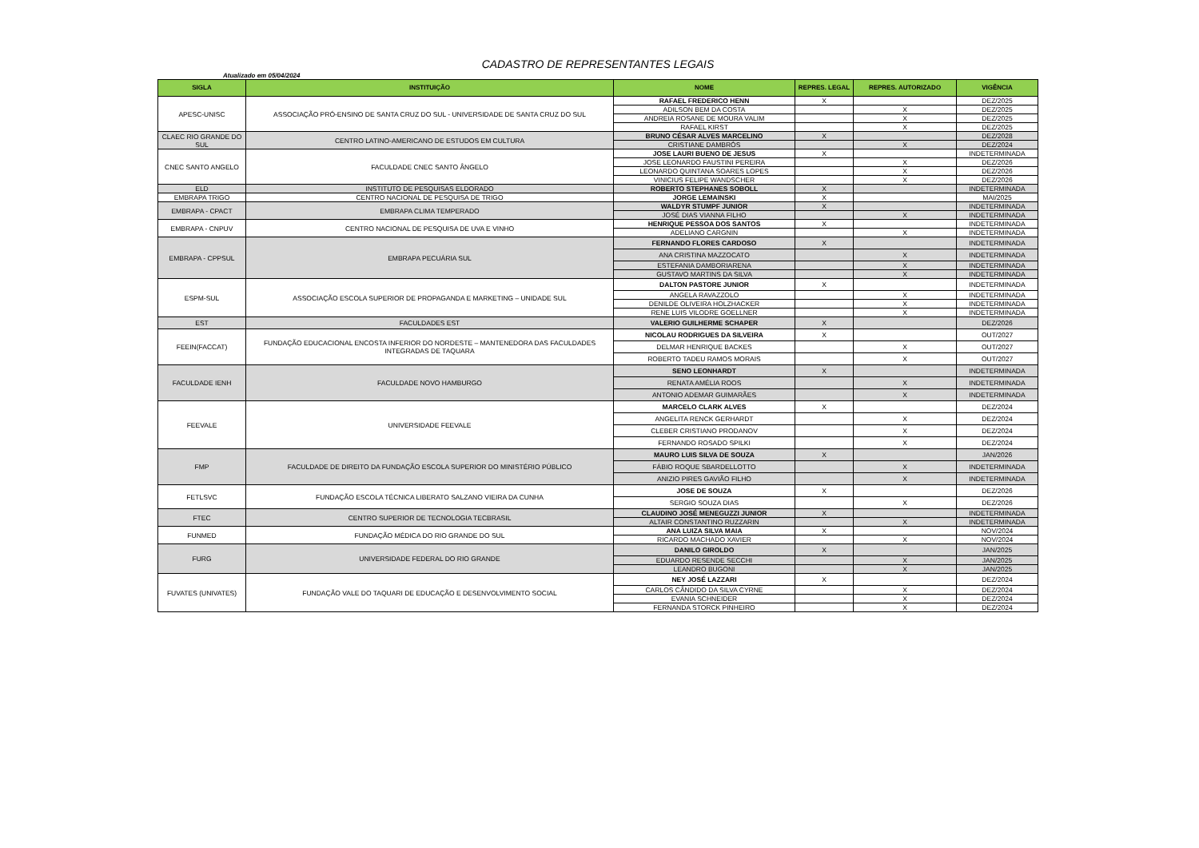CADASTRO DE REPRESENTANTES LEGAIS
Atualizado em 05/04/2024
| SIGLA | INSTITUIÇÃO | NOME | REPRES. LEGAL | REPRES. AUTORIZADO | VIGÊNCIA |
| --- | --- | --- | --- | --- | --- |
| APESC-UNISC | ASSOCIAÇÃO PRÓ-ENSINO DE SANTA CRUZ DO SUL - UNIVERSIDADE DE SANTA CRUZ DO SUL | RAFAEL FREDERICO HENN | X | | DEZ/2025 |
| | | ADILSON BEM DA COSTA | | X | DEZ/2025 |
| | | ANDREIA ROSANE DE MOURA VALIM | | X | DEZ/2025 |
| | | RAFAEL KIRST | | X | DEZ/2025 |
| CLAEC RIO GRANDE DO SUL | CENTRO LATINO-AMERICANO DE ESTUDOS EM CULTURA | BRUNO CÉSAR ALVES MARCELINO | X | | DEZ/2028 |
| | | CRISTIANE DAMBRÓS | | X | DEZ/2024 |
| CNEC SANTO ANGELO | FACULDADE CNEC SANTO ÂNGELO | JOSE LAURI BUENO DE JESUS | X | | INDETERMINADA |
| | | JOSE LEONARDO FAUSTINI PEREIRA | | X | DEZ/2026 |
| | | LEONARDO QUINTANA SOARES LOPES | | X | DEZ/2026 |
| | | VINICIUS FELIPE WANDSCHER | | X | DEZ/2026 |
| ELD | INSTITUTO DE PESQUISAS ELDORADO | ROBERTO STEPHANES SOBOLL | X | | INDETERMINADA |
| EMBRAPA TRIGO | CENTRO NACIONAL DE PESQUISA DE TRIGO | JORGE LEMAINSKI | X | | MAI/2025 |
| EMBRAPA - CPACT | EMBRAPA CLIMA TEMPERADO | WALDYR STUMPF JUNIOR | X | | INDETERMINADA |
| | | JOSÉ DIAS VIANNA FILHO | | X | INDETERMINADA |
| EMBRAPA - CNPUV | CENTRO NACIONAL DE PESQUISA DE UVA E VINHO | HENRIQUE PESSOA DOS SANTOS | X | | INDETERMINADA |
| | | ADELIANO CARGNIN | | X | INDETERMINADA |
| EMBRAPA - CPPSUL | EMBRAPA PECUÁRIA SUL | FERNANDO FLORES CARDOSO | X | | INDETERMINADA |
| | | ANA CRISTINA MAZZOCATO | | X | INDETERMINADA |
| | | ESTEFANIA DAMBORIARENA | | X | INDETERMINADA |
| | | GUSTAVO MARTINS DA SILVA | | X | INDETERMINADA |
| ESPM-SUL | ASSOCIAÇÃO ESCOLA SUPERIOR DE PROPAGANDA E MARKETING – UNIDADE SUL | DALTON PASTORE JUNIOR | X | | INDETERMINADA |
| | | ANGELA RAVAZZOLO | | X | INDETERMINADA |
| | | DENILDE OLIVEIRA HOLZHACKER | | X | INDETERMINADA |
| | | RENE LUIS VILODRE GOELLNER | | X | INDETERMINADA |
| EST | FACULDADES EST | VALERIO GUILHERME SCHAPER | X | | DEZ/2026 |
| FEEIN(FACCAT) | FUNDAÇÃO EDUCACIONAL ENCOSTA INFERIOR DO NORDESTE – MANTENEDORA DAS FACULDADES INTEGRADAS DE TAQUARA | NICOLAU RODRIGUES DA SILVEIRA | X | | OUT/2027 |
| | | DELMAR HENRIQUE BACKES | | X | OUT/2027 |
| | | ROBERTO TADEU RAMOS MORAIS | | X | OUT/2027 |
| FACULDADE IENH | FACULDADE NOVO HAMBURGO | SENO LEONHARDT | X | | INDETERMINADA |
| | | RENATA AMÉLIA ROOS | | X | INDETERMINADA |
| | | ANTONIO ADEMAR GUIMARÃES | | X | INDETERMINADA |
| FEEVALE | UNIVERSIDADE FEEVALE | MARCELO CLARK ALVES | X | | DEZ/2024 |
| | | ANGELITA RENCK GERHARDT | | X | DEZ/2024 |
| | | CLEBER CRISTIANO PRODANOV | | X | DEZ/2024 |
| | | FERNANDO ROSADO SPILKI | | X | DEZ/2024 |
| FMP | FACULDADE DE DIREITO DA FUNDAÇÃO ESCOLA SUPERIOR DO MINISTÉRIO PÚBLICO | MAURO LUIS SILVA DE SOUZA | X | | JAN/2026 |
| | | FÁBIO ROQUE SBARDELLOTTO | | X | INDETERMINADA |
| | | ANIZIO PIRES GAVIÃO FILHO | | X | INDETERMINADA |
| FETLSVC | FUNDAÇÃO ESCOLA TÉCNICA LIBERATO SALZANO VIEIRA DA CUNHA | JOSE DE SOUZA | X | | DEZ/2026 |
| | | SERGIO SOUZA DIAS | | X | DEZ/2026 |
| FTEC | CENTRO SUPERIOR DE TECNOLOGIA TECBRASIL | CLAUDINO JOSÉ MENEGUZZI JUNIOR | X | | INDETERMINADA |
| | | ALTAIR CONSTANTINO RUZZARIN | | X | INDETERMINADA |
| FUNMED | FUNDAÇÃO MÉDICA DO RIO GRANDE DO SUL | ANA LUIZA SILVA MAIA | X | | NOV/2024 |
| | | RICARDO MACHADO XAVIER | | X | NOV/2024 |
| FURG | UNIVERSIDADE FEDERAL DO RIO GRANDE | DANILO GIROLDO | X | | JAN/2025 |
| | | EDUARDO RESENDE SECCHI | | X | JAN/2025 |
| | | LEANDRO BUGONI | | X | JAN/2025 |
| FUVATES (UNIVATES) | FUNDAÇÃO VALE DO TAQUARI DE EDUCAÇÃO E DESENVOLVIMENTO SOCIAL | NEY JOSÉ LAZZARI | X | | DEZ/2024 |
| | | CARLOS CÂNDIDO DA SILVA CYRNE | | X | DEZ/2024 |
| | | EVANIA SCHNEIDER | | X | DEZ/2024 |
| | | FERNANDA STORCK PINHEIRO | | X | DEZ/2024 |